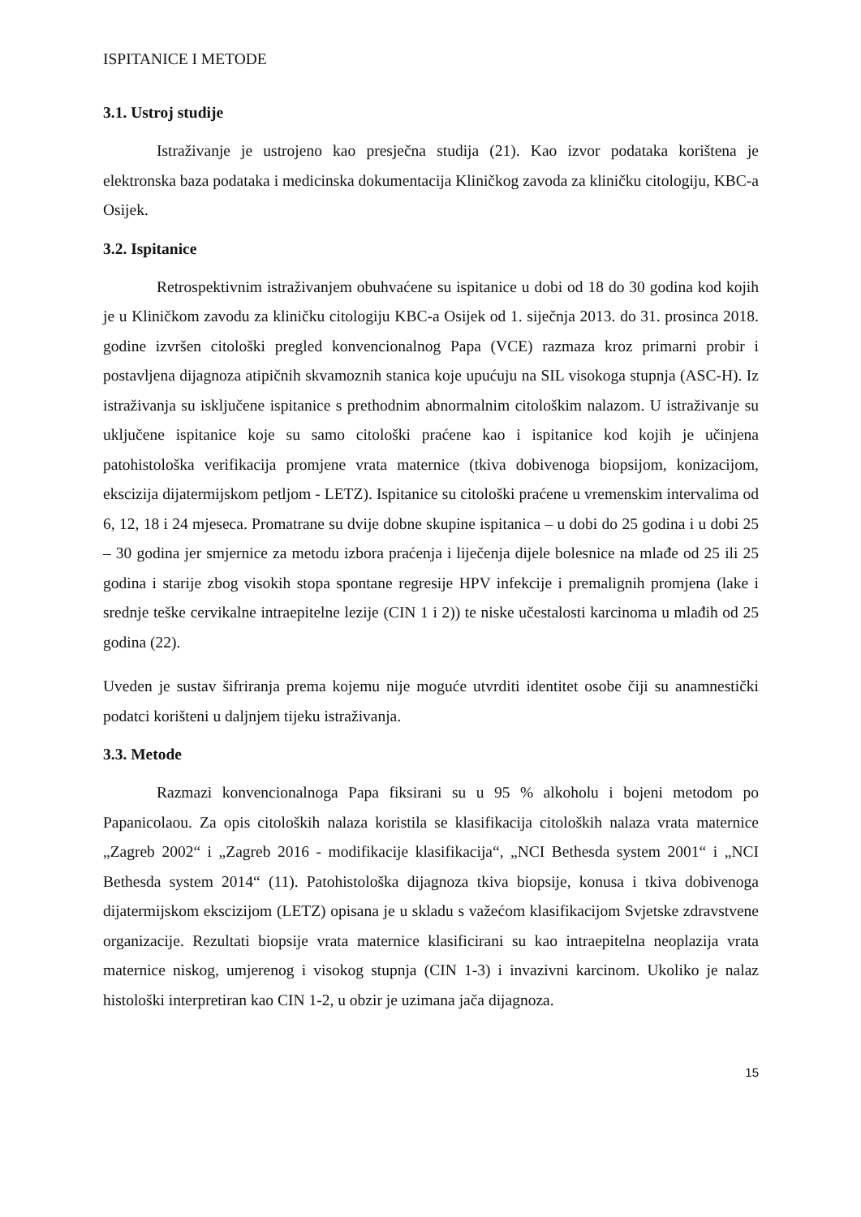ISPITANICE I METODE
3.1. Ustroj studije
Istraživanje je ustrojeno kao presječna studija (21). Kao izvor podataka korištena je elektronska baza podataka i medicinska dokumentacija Kliničkog zavoda za kliničku citologiju, KBC-a Osijek.
3.2. Ispitanice
Retrospektivnim istraživanjem obuhvaćene su ispitanice u dobi od 18 do 30 godina kod kojih je u Kliničkom zavodu za kliničku citologiju KBC-a Osijek od 1. siječnja 2013. do 31. prosinca 2018. godine izvršen citološki pregled konvencionalnog Papa (VCE) razmaza kroz primarni probir i postavljena dijagnoza atipičnih skvamoznih stanica koje upućuju na SIL visokoga stupnja (ASC-H). Iz istraživanja su isključene ispitanice s prethodnim abnormalnim citološkim nalazom. U istraživanje su uključene ispitanice koje su samo citološki praćene kao i ispitanice kod kojih je učinjena patohistološka verifikacija promjene vrata maternice (tkiva dobivenoga biopsijom, konizacijom, ekscizija dijatermijskom petljom - LETZ). Ispitanice su citološki praćene u vremenskim intervalima od 6, 12, 18 i 24 mjeseca. Promatrane su dvije dobne skupine ispitanica – u dobi do 25 godina i u dobi 25 – 30 godina jer smjernice za metodu izbora praćenja i liječenja dijele bolesnice na mlađe od 25 ili 25 godina i starije zbog visokih stopa spontane regresije HPV infekcije i premalignih promjena (lake i srednje teške cervikalne intraepitelne lezije (CIN 1 i 2)) te niske učestalosti karcinoma u mlađih od 25 godina (22).
Uveden je sustav šifriranja prema kojemu nije moguće utvrditi identitet osobe čiji su anamnestički podatci korišteni u daljnjem tijeku istraživanja.
3.3. Metode
Razmazi konvencionalnoga Papa fiksirani su u 95 % alkoholu i bojeni metodom po Papanicolaou. Za opis citoloških nalaza koristila se klasifikacija citoloških nalaza vrata maternice „Zagreb 2002“ i „Zagreb 2016 - modifikacije klasifikacija“, „NCI Bethesda system 2001“ i „NCI Bethesda system 2014“ (11). Patohistološka dijagnoza tkiva biopsije, konusa i tkiva dobivenoga dijatermijskom ekscizijom (LETZ) opisana je u skladu s važećom klasifikacijom Svjetske zdravstvene organizacije. Rezultati biopsije vrata maternice klasificirani su kao intraepitelna neoplazija vrata maternice niskog, umjerenog i visokog stupnja (CIN 1-3) i invazivni karcinom. Ukoliko je nalaz histološki interpretiran kao CIN 1-2, u obzir je uzimana jača dijagnoza.
15